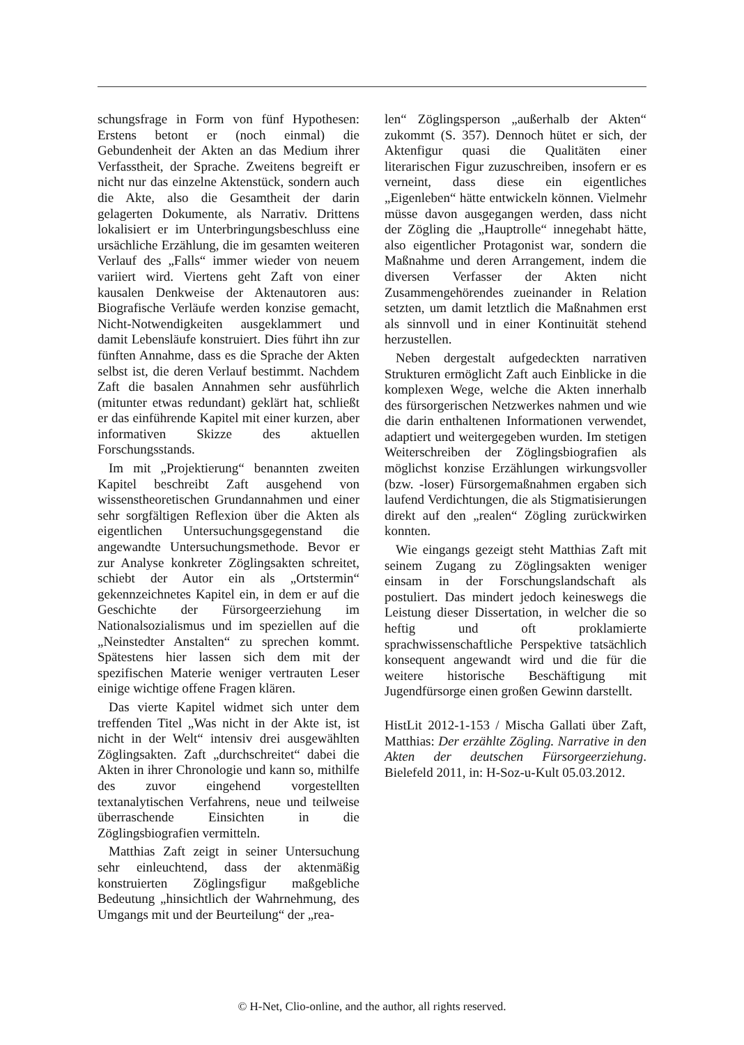schungsfrage in Form von fünf Hypothesen: Erstens betont er (noch einmal) die Gebundenheit der Akten an das Medium ihrer Verfasstheit, der Sprache. Zweitens begreift er nicht nur das einzelne Aktenstück, sondern auch die Akte, also die Gesamtheit der darin gelagerten Dokumente, als Narrativ. Drittens lokalisiert er im Unterbringungsbeschluss eine ursächliche Erzählung, die im gesamten weiteren Verlauf des „Falls“ immer wieder von neuem variiert wird. Viertens geht Zaft von einer kausalen Denkweise der Aktenautoren aus: Biografische Verläufe werden konzise gemacht, Nicht-Notwendigkeiten ausgeklammert und damit Lebensläufe konstruiert. Dies führt ihn zur fünften Annahme, dass es die Sprache der Akten selbst ist, die deren Verlauf bestimmt. Nachdem Zaft die basalen Annahmen sehr ausführlich (mitunter etwas redundant) geklärt hat, schließt er das einführende Kapitel mit einer kurzen, aber informativen Skizze des aktuellen Forschungsstands.
Im mit „Projektierung“ benannten zweiten Kapitel beschreibt Zaft ausgehend von wissenstheoretischen Grundannahmen und einer sehr sorgfältigen Reflexion über die Akten als eigentlichen Untersuchungsgegenstand die angewandte Untersuchungsmethode. Bevor er zur Analyse konkreter Zöglingsakten schreitet, schiebt der Autor ein als „Ortstermin“ gekennzeichnetes Kapitel ein, in dem er auf die Geschichte der Fürsorgeerziehung im Nationalsozialismus und im speziellen auf die „Neinstedter Anstalten“ zu sprechen kommt. Spätestens hier lassen sich dem mit der spezifischen Materie weniger vertrauten Leser einige wichtige offene Fragen klären.
Das vierte Kapitel widmet sich unter dem treffenden Titel „Was nicht in der Akte ist, ist nicht in der Welt“ intensiv drei ausgewählten Zöglingsakten. Zaft „durchschreitet“ dabei die Akten in ihrer Chronologie und kann so, mithilfe des zuvor eingehend vorgestellten textanalytischen Verfahrens, neue und teilweise überraschende Einsichten in die Zöglingsbiografien vermitteln.
Matthias Zaft zeigt in seiner Untersuchung sehr einleuchtend, dass der aktenmäßig konstruierten Zöglingsfigur maßgebliche Bedeutung „hinsichtlich der Wahrnehmung, des Umgangs mit und der Beurteilung“ der „rea-
len“ Zöglingsperson „außerhalb der Akten“ zukommt (S. 357). Dennoch hütet er sich, der Aktenfigur quasi die Qualitäten einer literarischen Figur zuzuschreiben, insofern er es verneint, dass diese ein eigentliches „Eigenleben“ hätte entwickeln können. Vielmehr müsse davon ausgegangen werden, dass nicht der Zögling die „Hauptrolle“ innegehabt hätte, also eigentlicher Protagonist war, sondern die Maßnahme und deren Arrangement, indem die diversen Verfasser der Akten nicht Zusammengehörendes zueinander in Relation setzten, um damit letztlich die Maßnahmen erst als sinnvoll und in einer Kontinuität stehend herzustellen.
Neben dergestalt aufgedeckten narrativen Strukturen ermöglicht Zaft auch Einblicke in die komplexen Wege, welche die Akten innerhalb des fürsorgerischen Netzwerkes nahmen und wie die darin enthaltenen Informationen verwendet, adaptiert und weitergegeben wurden. Im stetigen Weiterschreiben der Zöglingsbiografien als möglichst konzise Erzählungen wirkungsvoller (bzw. -loser) Fürsorgemaßnahmen ergaben sich laufend Verdichtungen, die als Stigmatisierungen direkt auf den „realen“ Zögling zurückwirken konnten.
Wie eingangs gezeigt steht Matthias Zaft mit seinem Zugang zu Zöglingsakten weniger einsam in der Forschungslandschaft als postuliert. Das mindert jedoch keineswegs die Leistung dieser Dissertation, in welcher die so heftig und oft proklamierte sprachwissenschaftliche Perspektive tatsächlich konsequent angewandt wird und die für die weitere historische Beschäftigung mit Jugendfürsorge einen großen Gewinn darstellt.
HistLit 2012-1-153 / Mischa Gallati über Zaft, Matthias: Der erzählte Zögling. Narrative in den Akten der deutschen Fürsorgeerziehung. Bielefeld 2011, in: H-Soz-u-Kult 05.03.2012.
© H-Net, Clio-online, and the author, all rights reserved.